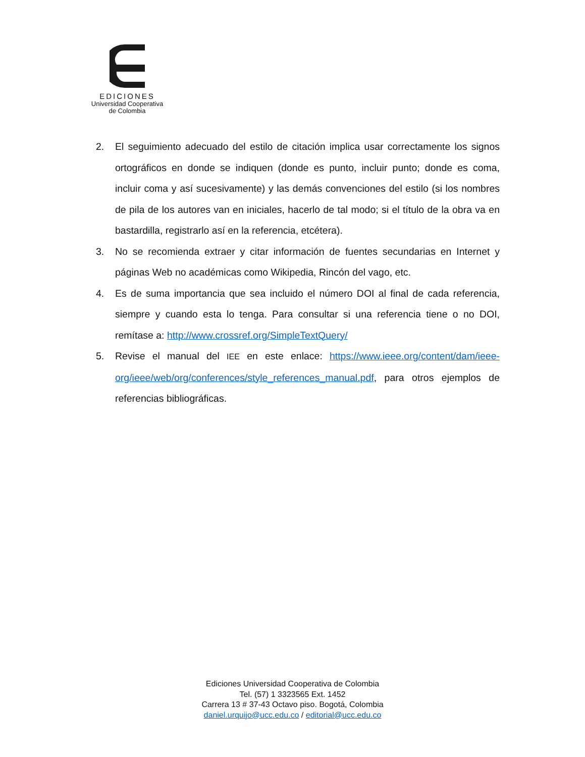EDICIONES
Universidad Cooperativa
de Colombia
2. El seguimiento adecuado del estilo de citación implica usar correctamente los signos ortográficos en donde se indiquen (donde es punto, incluir punto; donde es coma, incluir coma y así sucesivamente) y las demás convenciones del estilo (si los nombres de pila de los autores van en iniciales, hacerlo de tal modo; si el título de la obra va en bastardilla, registrarlo así en la referencia, etcétera).
3. No se recomienda extraer y citar información de fuentes secundarias en Internet y páginas Web no académicas como Wikipedia, Rincón del vago, etc.
4. Es de suma importancia que sea incluido el número DOI al final de cada referencia, siempre y cuando esta lo tenga. Para consultar si una referencia tiene o no DOI, remítase a: http://www.crossref.org/SimpleTextQuery/
5. Revise el manual del IEE en este enlace: https://www.ieee.org/content/dam/ieee-org/ieee/web/org/conferences/style_references_manual.pdf, para otros ejemplos de referencias bibliográficas.
Ediciones Universidad Cooperativa de Colombia
Tel. (57) 1 3323565 Ext. 1452
Carrera 13 # 37-43 Octavo piso. Bogotá, Colombia
daniel.urquijo@ucc.edu.co / editorial@ucc.edu.co